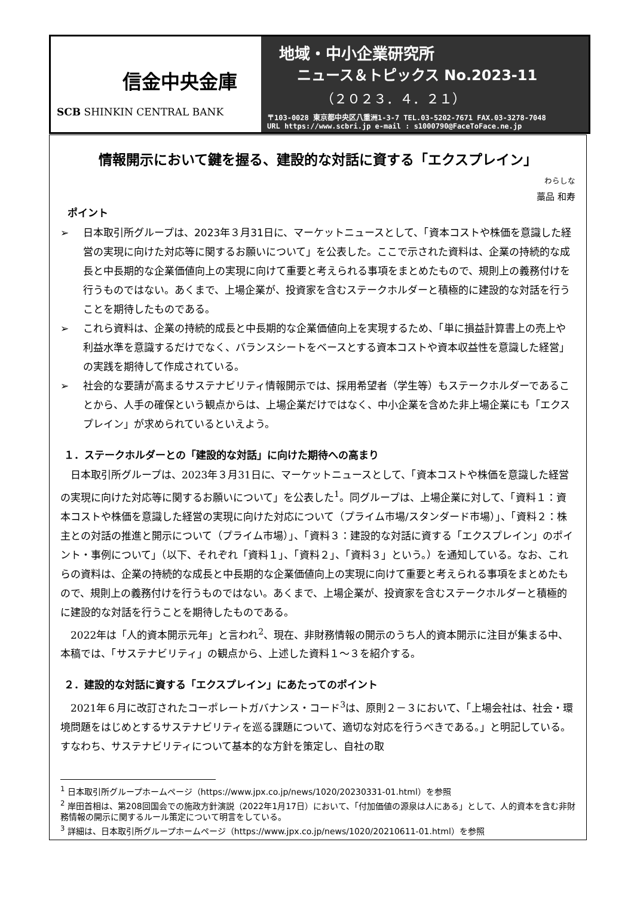信金中央金庫
SCB SHINKIN CENTRAL BANK
地域・中小企業研究所
ニュース＆トピックス No.2023-11
（２０２３．４．２１）
〒103-0028 東京都中央区八重洲1-3-7 TEL.03-5202-7671 FAX.03-3278-7048
URL https://www.scbri.jp e-mail : s1000790@FaceToFace.ne.jp
情報開示において鍵を握る、建設的な対話に資する「エクスプレイン」
<sup>わらしな</sup>
藁品 和寿
ポイント
➢ 日本取引所グループは、2023年３月31日に、マーケットニュースとして、「資本コストや株価を意識した経営の実現に向けた対応等に関するお願いについて」を公表した。ここで示された資料は、企業の持続的な成長と中長期的な企業価値向上の実現に向けて重要と考えられる事項をまとめたもので、規則上の義務付けを行うものではない。あくまで、上場企業が、投資家を含むステークホルダーと積極的に建設的な対話を行うことを期待したものである。
➢ これら資料は、企業の持続的成長と中長期的な企業価値向上を実現するため、「単に損益計算書上の売上や利益水準を意識するだけでなく、バランスシートをベースとする資本コストや資本収益性を意識した経営」の実践を期待して作成されている。
➢ 社会的な要請が高まるサステナビリティ情報開示では、採用希望者（学生等）もステークホルダーであることから、人手の確保という観点からは、上場企業だけではなく、中小企業を含めた非上場企業にも「エクスプレイン」が求められているといえよう。
１．ステークホルダーとの「建設的な対話」に向けた期待への高まり
日本取引所グループは、2023年３月31日に、マーケットニュースとして、「資本コストや株価を意識した経営の実現に向けた対応等に関するお願いについて」を公表した<sup>1</sup>。同グループは、上場企業に対して、「資料１：資本コストや株価を意識した経営の実現に向けた対応について（プライム市場/スタンダード市場）」、「資料２：株主との対話の推進と開示について（プライム市場）」、「資料３：建設的な対話に資する「エクスプレイン」のポイント・事例について」（以下、それぞれ「資料１」、「資料２」、「資料３」という。）を通知している。なお、これらの資料は、企業の持続的な成長と中長期的な企業価値向上の実現に向けて重要と考えられる事項をまとめたもので、規則上の義務付けを行うものではない。あくまで、上場企業が、投資家を含むステークホルダーと積極的に建設的な対話を行うことを期待したものである。
2022年は「人的資本開示元年」と言われ<sup>2</sup>、現在、非財務情報の開示のうち人的資本開示に注目が集まる中、本稿では、「サステナビリティ」の観点から、上述した資料１～３を紹介する。
２．建設的な対話に資する「エクスプレイン」にあたってのポイント
2021年６月に改訂されたコーポレートガバナンス・コード<sup>3</sup>は、原則２－３において、「上場会社は、社会・環境問題をはじめとするサステナビリティを巡る課題について、適切な対応を行うべきである。」と明記している。すなわち、サステナビリティについて基本的な方針を策定し、自社の取
<sup>1</sup> 日本取引所グループホームページ（https://www.jpx.co.jp/news/1020/20230331-01.html）を参照
<sup>2</sup> 岸田首相は、第208回国会での施政方針演説（2022年1月17日）において、「付加価値の源泉は人にある」として、人的資本を含む非財務情報の開示に関するルール策定について明言をしている。
<sup>3</sup> 詳細は、日本取引所グループホームページ（https://www.jpx.co.jp/news/1020/20210611-01.html）を参照